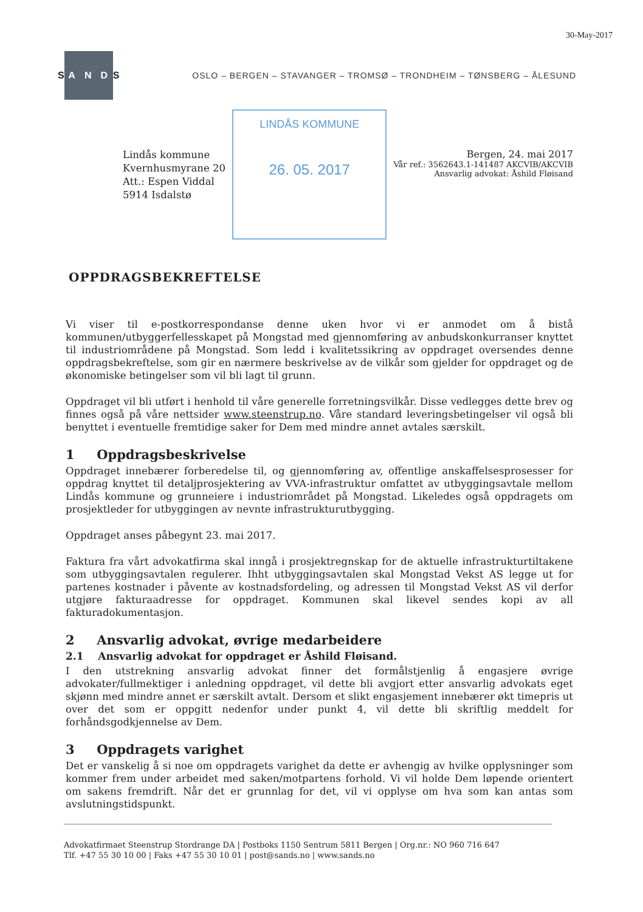30-May-2017
S
A N D
S
OSLO – BERGEN – STAVANGER – TROMSØ – TRONDHEIM – TØNSBERG – ÅLESUND
Lindås kommune
Kvernhusmyrane 20
Att.: Espen Viddal
5914 Isdalstø
LINDÅS KOMMUNE
26. 05. 2017
Bergen, 24. mai 2017
Vår ref.: 3562643.1-141487 AKCVIB/AKCVIB
Ansvarlig advokat: Åshild Fløisand
OPPDRAGSBEKREFTELSE
Vi viser til e-postkorrespondanse denne uken hvor vi er anmodet om å bistå kommunen/utbyggerfellesskapet på Mongstad med gjennomføring av anbudskonkurranser knyttet til industriområdene på Mongstad. Som ledd i kvalitetssikring av oppdraget oversendes denne oppdragsbekreftelse, som gir en nærmere beskrivelse av de vilkår som gjelder for oppdraget og de økonomiske betingelser som vil bli lagt til grunn.
Oppdraget vil bli utført i henhold til våre generelle forretningsvilkår. Disse vedlegges dette brev og finnes også på våre nettsider www.steenstrup.no. Våre standard leveringsbetingelser vil også bli benyttet i eventuelle fremtidige saker for Dem med mindre annet avtales særskilt.
1 Oppdragsbeskrivelse
Oppdraget innebærer forberedelse til, og gjennomføring av, offentlige anskaffelsesprosesser for oppdrag knyttet til detaljprosjektering av VVA-infrastruktur omfattet av utbyggingsavtale mellom Lindås kommune og grunneiere i industriområdet på Mongstad. Likeledes også oppdragets om prosjektleder for utbyggingen av nevnte infrastrukturutbygging.
Oppdraget anses påbegynt 23. mai 2017.
Faktura fra vårt advokatfirma skal inngå i prosjektregnskap for de aktuelle infrastrukturtiltakene som utbyggingsavtalen regulerer. Ihht utbyggingsavtalen skal Mongstad Vekst AS legge ut for partenes kostnader i påvente av kostnadsfordeling, og adressen til Mongstad Vekst AS vil derfor utgjøre fakturaadresse for oppdraget. Kommunen skal likevel sendes kopi av all fakturadokumentasjon.
2 Ansvarlig advokat, øvrige medarbeidere
2.1 Ansvarlig advokat for oppdraget er Åshild Fløisand.
I den utstrekning ansvarlig advokat finner det formålstjenlig å engasjere øvrige advokater/fullmektiger i anledning oppdraget, vil dette bli avgjort etter ansvarlig advokats eget skjønn med mindre annet er særskilt avtalt. Dersom et slikt engasjement innebærer økt timepris ut over det som er oppgitt nedenfor under punkt 4, vil dette bli skriftlig meddelt for forhåndsgodkjennelse av Dem.
3 Oppdragets varighet
Det er vanskelig å si noe om oppdragets varighet da dette er avhengig av hvilke opplysninger som kommer frem under arbeidet med saken/motpartens forhold. Vi vil holde Dem løpende orientert om sakens fremdrift. Når det er grunnlag for det, vil vi opplyse om hva som kan antas som avslutningstidspunkt.
Advokatfirmaet Steenstrup Stordrange DA | Postboks 1150 Sentrum 5811 Bergen | Org.nr.: NO 960 716 647
Tlf. +47 55 30 10 00 | Faks +47 55 30 10 01 | post@sands.no | www.sands.no